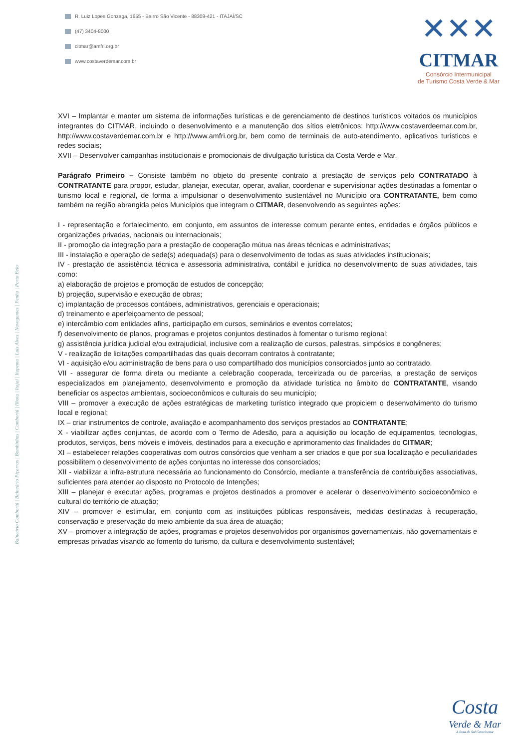R. Luiz Lopes Gonzaga, 1655 - Bairro São Vicente - 88309-421 - ITAJAÍ/SC
(47) 3404-8000
citmar@amfri.org.br
www.costaverdemar.com.br
✕✕✕
CITMAR
Consórcio Intermunicipal
de Turismo Costa Verde & Mar
Balneário Camboriú | Balneário Piçarras | Bombinhas | Camboriú | Ilhota | Itajaí | Itapema | Luis Alves | Navegantes | Penha | Porto Belo
XVI – Implantar e manter um sistema de informações turísticas e de gerenciamento de destinos turísticos voltados os municípios integrantes do CITMAR, incluindo o desenvolvimento e a manutenção dos sítios eletrônicos: http://www.costaverdeemar.com.br, http://www.costaverdemar.com.br e http://www.amfri.org.br, bem como de terminais de auto-atendimento, aplicativos turísticos e redes sociais;
XVII – Desenvolver campanhas institucionais e promocionais de divulgação turística da Costa Verde e Mar.
Parágrafo Primeiro – Consiste também no objeto do presente contrato a prestação de serviços pelo CONTRATADO à CONTRATANTE para propor, estudar, planejar, executar, operar, avaliar, coordenar e supervisionar ações destinadas a fomentar o turismo local e regional, de forma a impulsionar o desenvolvimento sustentável no Município ora CONTRATANTE, bem como também na região abrangida pelos Municípios que integram o CITMAR, desenvolvendo as seguintes ações:
I - representação e fortalecimento, em conjunto, em assuntos de interesse comum perante entes, entidades e órgãos públicos e organizações privadas, nacionais ou internacionais;
II - promoção da integração para a prestação de cooperação mútua nas áreas técnicas e administrativas;
III - instalação e operação de sede(s) adequada(s) para o desenvolvimento de todas as suas atividades institucionais;
IV - prestação de assistência técnica e assessoria administrativa, contábil e jurídica no desenvolvimento de suas atividades, tais como:
a) elaboração de projetos e promoção de estudos de concepção;
b) projeção, supervisão e execução de obras;
c) implantação de processos contábeis, administrativos, gerenciais e operacionais;
d) treinamento e aperfeiçoamento de pessoal;
e) intercâmbio com entidades afins, participação em cursos, seminários e eventos correlatos;
f) desenvolvimento de planos, programas e projetos conjuntos destinados à fomentar o turismo regional;
g) assistência jurídica judicial e/ou extrajudicial, inclusive com a realização de cursos, palestras, simpósios e congêneres;
V - realização de licitações compartilhadas das quais decorram contratos à contratante;
VI - aquisição e/ou administração de bens para o uso compartilhado dos municípios consorciados junto ao contratado.
VII - assegurar de forma direta ou mediante a celebração cooperada, terceirizada ou de parcerias, a prestação de serviços especializados em planejamento, desenvolvimento e promoção da atividade turística no âmbito do CONTRATANTE, visando beneficiar os aspectos ambientais, socioeconômicos e culturais do seu município;
VIII – promover a execução de ações estratégicas de marketing turístico integrado que propiciem o desenvolvimento do turismo local e regional;
IX – criar instrumentos de controle, avaliação e acompanhamento dos serviços prestados ao CONTRATANTE;
X - viabilizar ações conjuntas, de acordo com o Termo de Adesão, para a aquisição ou locação de equipamentos, tecnologias, produtos, serviços, bens móveis e imóveis, destinados para a execução e aprimoramento das finalidades do CITMAR;
XI – estabelecer relações cooperativas com outros consórcios que venham a ser criados e que por sua localização e peculiaridades possibilitem o desenvolvimento de ações conjuntas no interesse dos consorciados;
XII - viabilizar a infra-estrutura necessária ao funcionamento do Consórcio, mediante a transferência de contribuições associativas, suficientes para atender ao disposto no Protocolo de Intenções;
XIII – planejar e executar ações, programas e projetos destinados a promover e acelerar o desenvolvimento socioeconômico e cultural do território de atuação;
XIV – promover e estimular, em conjunto com as instituições públicas responsáveis, medidas destinadas à recuperação, conservação e preservação do meio ambiente da sua área de atuação;
XV – promover a integração de ações, programas e projetos desenvolvidos por organismos governamentais, não governamentais e empresas privadas visando ao fomento do turismo, da cultura e desenvolvimento sustentável;
Costa
Verde & Mar
A Rota do Sol Catarinense